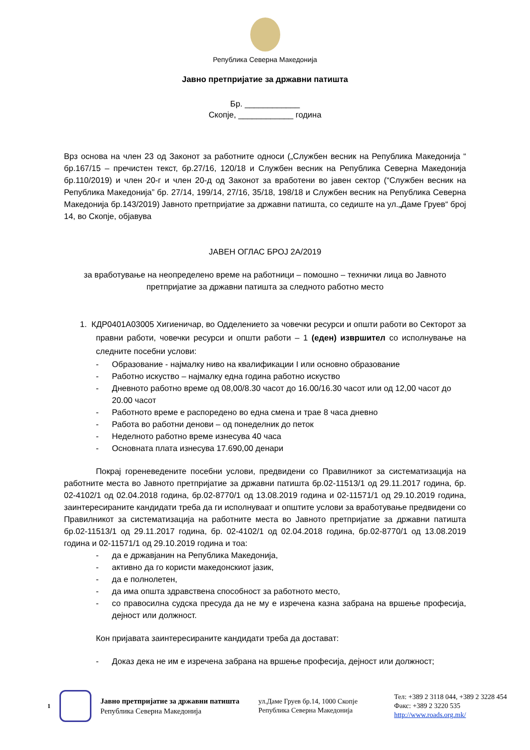Република Северна Македонија
Јавно претпријатие за државни патишта
Бр. ____________
Скопје, ____________ година
Врз основа на член 23 од Законот за работните односи („Службен весник на Република Македонија “ бр.167/15 – пречистен текст, бр.27/16, 120/18 и Службен весник на Република Северна Македонија бр.110/2019) и член 20-г и член 20-д од Законот за вработени во јавен сектор (“Службен весник на Република Македонија” бр. 27/14, 199/14, 27/16, 35/18, 198/18 и Службен весник на Република Северна Македонија бр.143/2019) Јавното претпријатие за државни патишта, со седиште на ул.„Даме Груев“ број 14, во Скопје, објавува
ЈАВЕН ОГЛАС БРОЈ 2А/2019
за вработување на неопределено време на работници – помошно – технички лица во Јавното претпријатие за државни патишта за следното работно место
1. КДР0401А03005 Хигиеничар, во Одделението за човечки ресурси и општи работи во Секторот за правни работи, човечки ресурси и општи работи – 1 (еден) извршител со исполнување на следните посебни услови:
- Образование - најмалку ниво на квалификации I или основно образование
- Работно искуство – најмалку една година работно искуство
- Дневното работно време од 08,00/8.30 часот до 16.00/16.30 часот или од 12,00 часот до 20.00 часот
- Работното време е распоредено во една смена и трае 8 часа дневно
- Работа во работни денови – од понеделник до петок
- Неделното работно време изнесува 40 часа
- Основната плата изнесува 17.690,00 денари
Покрај гореневедените посебни услови, предвидени со Правилникот за систематизација на работните места во Јавното претпријатие за државни патишта бр.02-11513/1 од 29.11.2017 година, бр. 02-4102/1 од 02.04.2018 година, бр.02-8770/1 од 13.08.2019 година и 02-11571/1 од 29.10.2019 година, заинтересираните кандидати треба да ги исполнуваат и општите услови за вработување предвидени со Правилникот за систематизација на работните места во Јавното претпријатие за државни патишта бр.02-11513/1 од 29.11.2017 година, бр. 02-4102/1 од 02.04.2018 година, бр.02-8770/1 од 13.08.2019 година и 02-11571/1 од 29.10.2019 година и тоа:
- да е државјанин на Република Македонија,
- активно да го користи македонскиот јазик,
- да е полнолетен,
- да има општа здравствена способност за работното место,
- со правосилна судска пресуда да не му е изречена казна забрана на вршење професија, дејност или должност.
Кон пријавата заинтересираните кандидати треба да достават:
- Доказ дека не им е изречена забрана на вршење професија, дејност или должност;
1
Јавно претпријатие за државни патишта
Република Северна Македонија
ул.Даме Груев бр.14, 1000 Скопје
Република Северна Македонија
Тел: +389 2 3118 044, +389 2 3228 454
Факс: +389 2 3220 535
http://www.roads.org.mk/